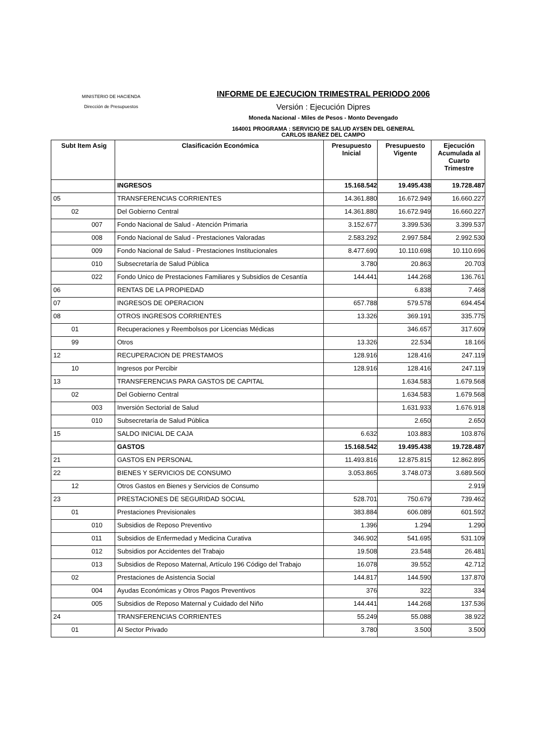MINISTERIO DE HACIENDA
Dirección de Presupuestos
INFORME DE EJECUCION TRIMESTRAL PERIODO 2006
Versión : Ejecución Dipres
Moneda Nacional - Miles de Pesos - Monto Devengado
164001 PROGRAMA : SERVICIO DE SALUD AYSEN DEL GENERAL
CARLOS IBAÑEZ DEL CAMPO
| Subt Item Asig | Clasificación Económica | Presupuesto Inicial | Presupuesto Vigente | Ejecución Acumulada al Cuarto Trimestre |
| --- | --- | --- | --- | --- |
| | INGRESOS | 15.168.542 | 19.495.438 | 19.728.487 |
| 05 | TRANSFERENCIAS CORRIENTES | 14.361.880 | 16.672.949 | 16.660.227 |
| 02 | Del Gobierno Central | 14.361.880 | 16.672.949 | 16.660.227 |
| 007 | Fondo Nacional de Salud - Atención Primaria | 3.152.677 | 3.399.536 | 3.399.537 |
| 008 | Fondo Nacional de Salud - Prestaciones Valoradas | 2.583.292 | 2.997.584 | 2.992.530 |
| 009 | Fondo Nacional de Salud - Prestaciones Institucionales | 8.477.690 | 10.110.698 | 10.110.696 |
| 010 | Subsecretaría de Salud Pública | 3.780 | 20.863 | 20.703 |
| 022 | Fondo Unico de Prestaciones Familiares y Subsidios de Cesantía | 144.441 | 144.268 | 136.761 |
| 06 | RENTAS DE LA PROPIEDAD | | 6.838 | 7.468 |
| 07 | INGRESOS DE OPERACION | 657.788 | 579.578 | 694.454 |
| 08 | OTROS INGRESOS CORRIENTES | 13.326 | 369.191 | 335.775 |
| 01 | Recuperaciones y Reembolsos por Licencias Médicas | | 346.657 | 317.609 |
| 99 | Otros | 13.326 | 22.534 | 18.166 |
| 12 | RECUPERACION DE PRESTAMOS | 128.916 | 128.416 | 247.119 |
| 10 | Ingresos por Percibir | 128.916 | 128.416 | 247.119 |
| 13 | TRANSFERENCIAS PARA GASTOS DE CAPITAL | | 1.634.583 | 1.679.568 |
| 02 | Del Gobierno Central | | 1.634.583 | 1.679.568 |
| 003 | Inversión Sectorial de Salud | | 1.631.933 | 1.676.918 |
| 010 | Subsecretaría de Salud Pública | | 2.650 | 2.650 |
| 15 | SALDO INICIAL DE CAJA | 6.632 | 103.883 | 103.876 |
| | GASTOS | 15.168.542 | 19.495.438 | 19.728.487 |
| 21 | GASTOS EN PERSONAL | 11.493.816 | 12.875.815 | 12.862.895 |
| 22 | BIENES Y SERVICIOS DE CONSUMO | 3.053.865 | 3.748.073 | 3.689.560 |
| 12 | Otros Gastos en Bienes y Servicios de Consumo | | | 2.919 |
| 23 | PRESTACIONES DE SEGURIDAD SOCIAL | 528.701 | 750.679 | 739.462 |
| 01 | Prestaciones Previsionales | 383.884 | 606.089 | 601.592 |
| 010 | Subsidios de Reposo Preventivo | 1.396 | 1.294 | 1.290 |
| 011 | Subsidios de Enfermedad y Medicina Curativa | 346.902 | 541.695 | 531.109 |
| 012 | Subsidios por Accidentes del Trabajo | 19.508 | 23.548 | 26.481 |
| 013 | Subsidios de Reposo Maternal, Artículo 196 Código del Trabajo | 16.078 | 39.552 | 42.712 |
| 02 | Prestaciones de Asistencia Social | 144.817 | 144.590 | 137.870 |
| 004 | Ayudas Económicas y Otros Pagos Preventivos | 376 | 322 | 334 |
| 005 | Subsidios de Reposo Maternal y Cuidado del Niño | 144.441 | 144.268 | 137.536 |
| 24 | TRANSFERENCIAS CORRIENTES | 55.249 | 55.088 | 38.922 |
| 01 | Al Sector Privado | 3.780 | 3.500 | 3.500 |